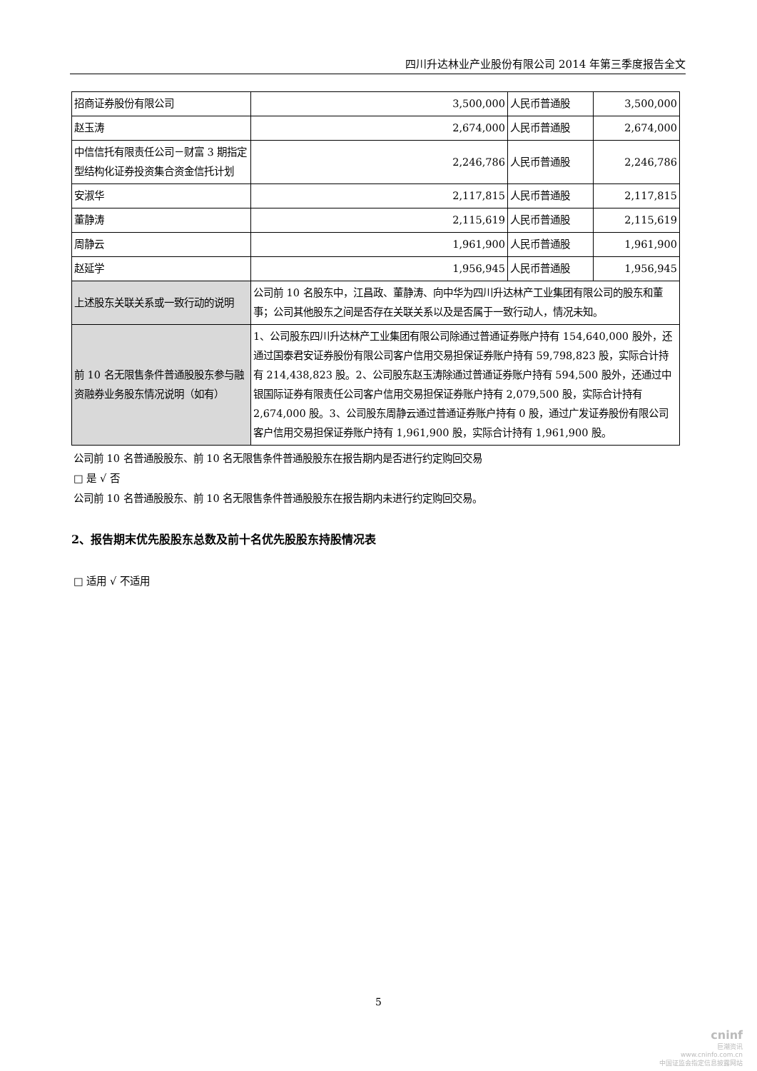四川升达林业产业股份有限公司 2014 年第三季度报告全文
| 招商证券股份有限公司 | 3,500,000 | 人民币普通股 | 3,500,000 |
| 赵玉涛 | 2,674,000 | 人民币普通股 | 2,674,000 |
| 中信信托有限责任公司－财富 3 期指定型结构化证券投资集合资金信托计划 | 2,246,786 | 人民币普通股 | 2,246,786 |
| 安淑华 | 2,117,815 | 人民币普通股 | 2,117,815 |
| 董静涛 | 2,115,619 | 人民币普通股 | 2,115,619 |
| 周静云 | 1,961,900 | 人民币普通股 | 1,961,900 |
| 赵延学 | 1,956,945 | 人民币普通股 | 1,956,945 |
| 上述股东关联关系或一致行动的说明 | 公司前 10 名股东中，江昌政、董静涛、向中华为四川升达林产工业集团有限公司的股东和董事；公司其他股东之间是否存在关联关系以及是否属于一致行动人，情况未知。 | | |
| 前 10 名无限售条件普通股股东参与融资融券业务股东情况说明（如有） | 1、公司股东四川升达林产工业集团有限公司除通过普通证券账户持有 154,640,000 股外，还通过国泰君安证券股份有限公司客户信用交易担保证券账户持有 59,798,823 股，实际合计持有 214,438,823 股。2、公司股东赵玉涛除通过普通证券账户持有 594,500 股外，还通过中银国际证券有限责任公司客户信用交易担保证券账户持有 2,079,500 股，实际合计持有 2,674,000 股。3、公司股东周静云通过普通证券账户持有 0 股，通过广发证券股份有限公司客户信用交易担保证券账户持有 1,961,900 股，实际合计持有 1,961,900 股。 | | |
公司前 10 名普通股股东、前 10 名无限售条件普通股股东在报告期内是否进行约定购回交易
□ 是 √ 否
公司前 10 名普通股股东、前 10 名无限售条件普通股股东在报告期内未进行约定购回交易。
2、报告期末优先股股东总数及前十名优先股股东持股情况表
□ 适用 √ 不适用
5
cninf
巨潮资讯
www.cninfo.com.cn
中国证监会指定信息披露网站